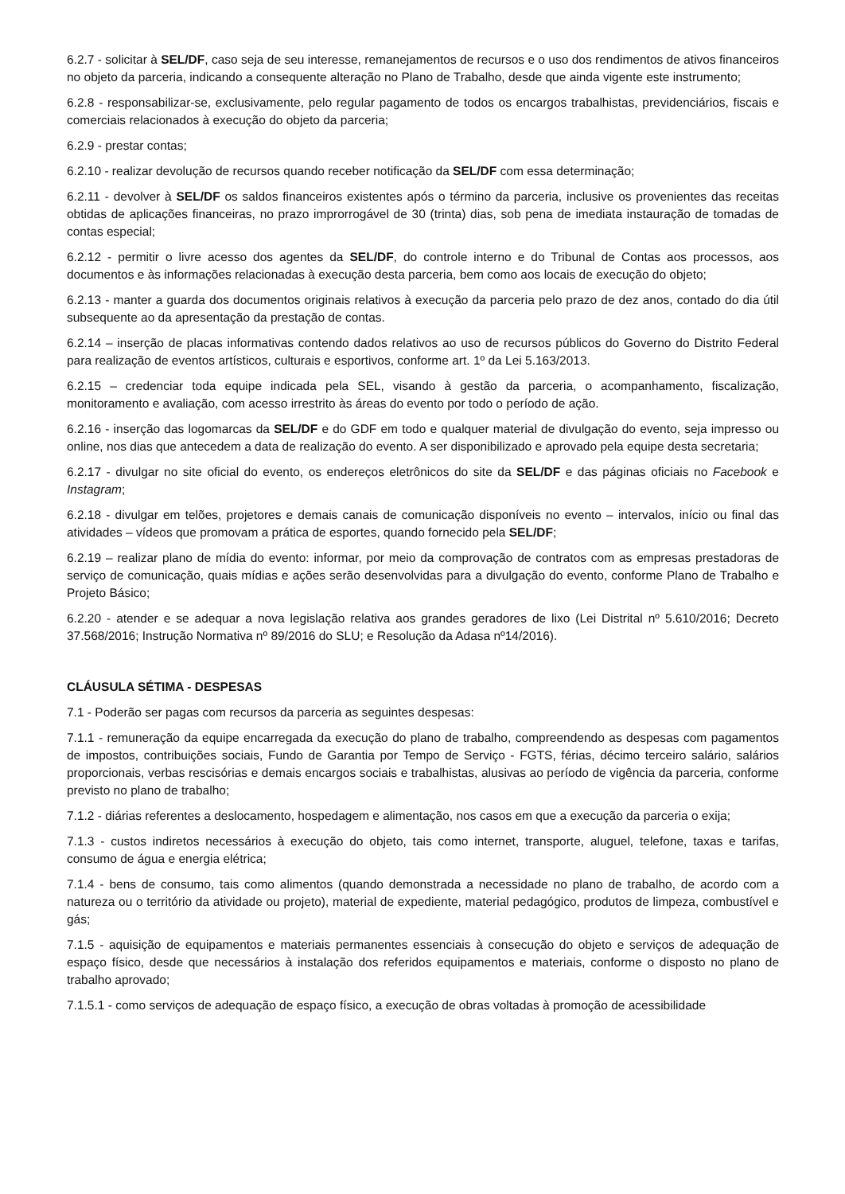6.2.7 - solicitar à SEL/DF, caso seja de seu interesse, remanejamentos de recursos e o uso dos rendimentos de ativos financeiros no objeto da parceria, indicando a consequente alteração no Plano de Trabalho, desde que ainda vigente este instrumento;
6.2.8 - responsabilizar-se, exclusivamente, pelo regular pagamento de todos os encargos trabalhistas, previdenciários, fiscais e comerciais relacionados à execução do objeto da parceria;
6.2.9 - prestar contas;
6.2.10 - realizar devolução de recursos quando receber notificação da SEL/DF com essa determinação;
6.2.11 - devolver à SEL/DF os saldos financeiros existentes após o término da parceria, inclusive os provenientes das receitas obtidas de aplicações financeiras, no prazo improrrogável de 30 (trinta) dias, sob pena de imediata instauração de tomadas de contas especial;
6.2.12 - permitir o livre acesso dos agentes da SEL/DF, do controle interno e do Tribunal de Contas aos processos, aos documentos e às informações relacionadas à execução desta parceria, bem como aos locais de execução do objeto;
6.2.13 - manter a guarda dos documentos originais relativos à execução da parceria pelo prazo de dez anos, contado do dia útil subsequente ao da apresentação da prestação de contas.
6.2.14 – inserção de placas informativas contendo dados relativos ao uso de recursos públicos do Governo do Distrito Federal para realização de eventos artísticos, culturais e esportivos, conforme art. 1º da Lei 5.163/2013.
6.2.15 – credenciar toda equipe indicada pela SEL, visando à gestão da parceria, o acompanhamento, fiscalização, monitoramento e avaliação, com acesso irrestrito às áreas do evento por todo o período de ação.
6.2.16 - inserção das logomarcas da SEL/DF e do GDF em todo e qualquer material de divulgação do evento, seja impresso ou online, nos dias que antecedem a data de realização do evento. A ser disponibilizado e aprovado pela equipe desta secretaria;
6.2.17 - divulgar no site oficial do evento, os endereços eletrônicos do site da SEL/DF e das páginas oficiais no Facebook e Instagram;
6.2.18 - divulgar em telões, projetores e demais canais de comunicação disponíveis no evento – intervalos, início ou final das atividades – vídeos que promovam a prática de esportes, quando fornecido pela SEL/DF;
6.2.19 – realizar plano de mídia do evento: informar, por meio da comprovação de contratos com as empresas prestadoras de serviço de comunicação, quais mídias e ações serão desenvolvidas para a divulgação do evento, conforme Plano de Trabalho e Projeto Básico;
6.2.20 - atender e se adequar a nova legislação relativa aos grandes geradores de lixo (Lei Distrital nº 5.610/2016; Decreto 37.568/2016; Instrução Normativa nº 89/2016 do SLU; e Resolução da Adasa nº14/2016).
CLÁUSULA SÉTIMA - DESPESAS
7.1 - Poderão ser pagas com recursos da parceria as seguintes despesas:
7.1.1 - remuneração da equipe encarregada da execução do plano de trabalho, compreendendo as despesas com pagamentos de impostos, contribuições sociais, Fundo de Garantia por Tempo de Serviço - FGTS, férias, décimo terceiro salário, salários proporcionais, verbas rescisórias e demais encargos sociais e trabalhistas, alusivas ao período de vigência da parceria, conforme previsto no plano de trabalho;
7.1.2 - diárias referentes a deslocamento, hospedagem e alimentação, nos casos em que a execução da parceria o exija;
7.1.3 - custos indiretos necessários à execução do objeto, tais como internet, transporte, aluguel, telefone, taxas e tarifas, consumo de água e energia elétrica;
7.1.4 - bens de consumo, tais como alimentos (quando demonstrada a necessidade no plano de trabalho, de acordo com a natureza ou o território da atividade ou projeto), material de expediente, material pedagógico, produtos de limpeza, combustível e gás;
7.1.5 - aquisição de equipamentos e materiais permanentes essenciais à consecução do objeto e serviços de adequação de espaço físico, desde que necessários à instalação dos referidos equipamentos e materiais, conforme o disposto no plano de trabalho aprovado;
7.1.5.1 - como serviços de adequação de espaço físico, a execução de obras voltadas à promoção de acessibilidade